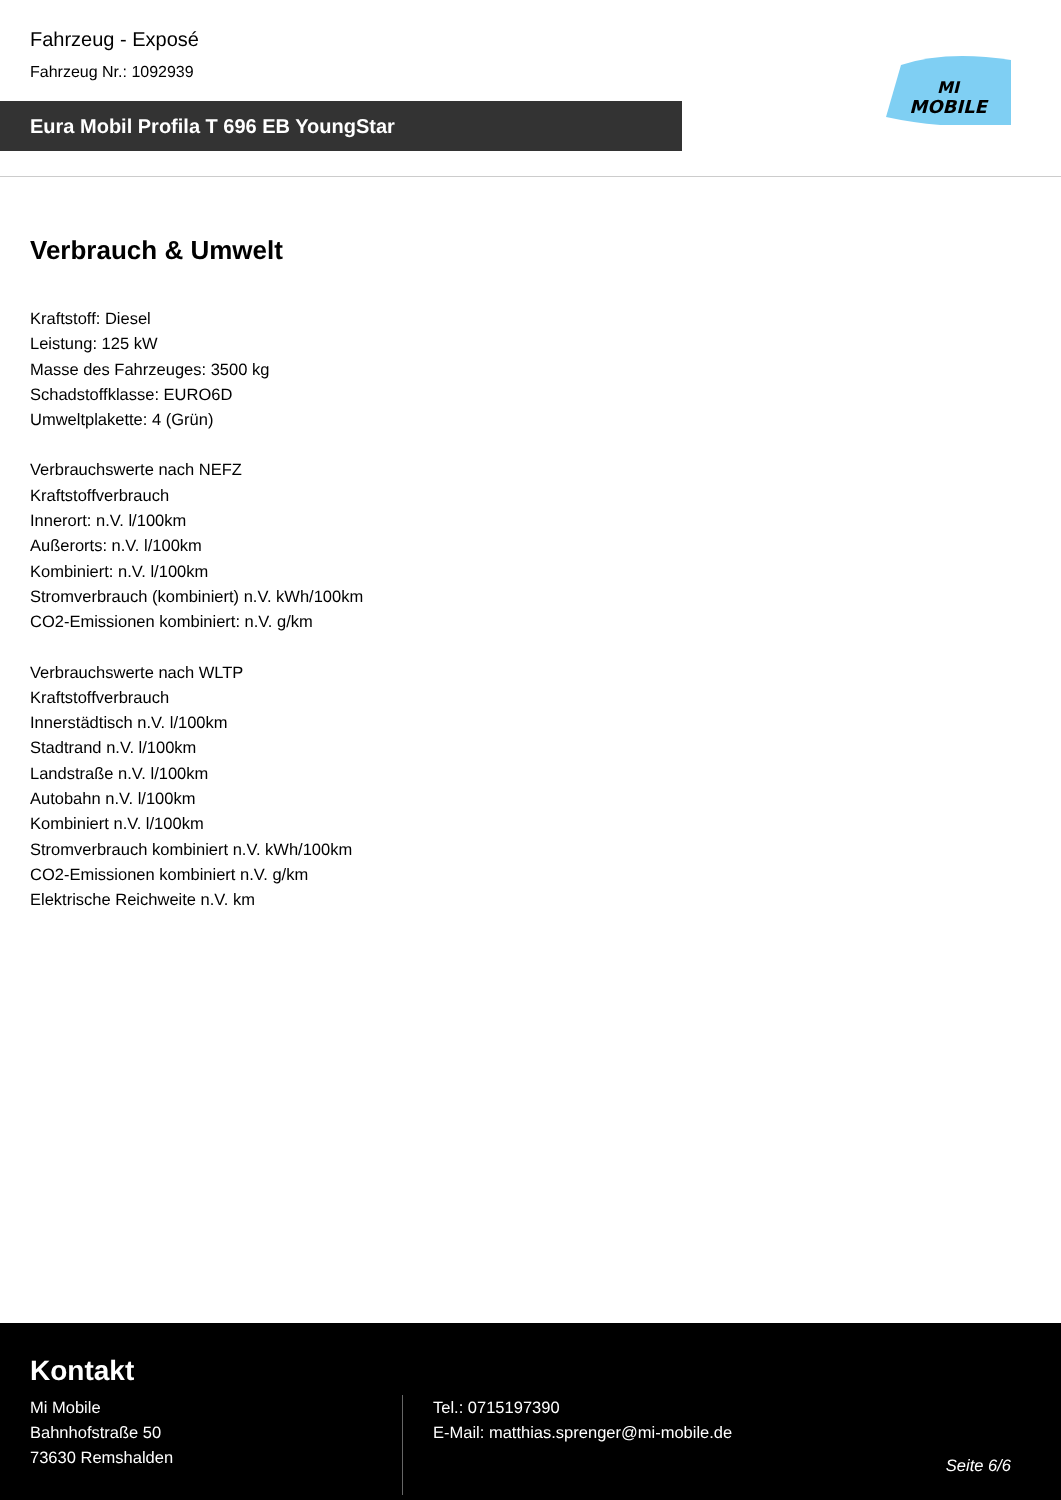Fahrzeug - Exposé
Fahrzeug Nr.: 1092939
Eura Mobil Profila T 696 EB YoungStar
MI
MOBILE
Verbrauch & Umwelt
Kraftstoff: Diesel
Leistung: 125 kW
Masse des Fahrzeuges: 3500 kg
Schadstoffklasse: EURO6D
Umweltplakette: 4 (Grün)
Verbrauchswerte nach NEFZ
Kraftstoffverbrauch
Innerort: n.V. l/100km
Außerorts: n.V. l/100km
Kombiniert: n.V. l/100km
Stromverbrauch (kombiniert) n.V. kWh/100km
CO2-Emissionen kombiniert: n.V. g/km
Verbrauchswerte nach WLTP
Kraftstoffverbrauch
Innerstädtisch n.V. l/100km
Stadtrand n.V. l/100km
Landstraße n.V. l/100km
Autobahn n.V. l/100km
Kombiniert n.V. l/100km
Stromverbrauch kombiniert n.V. kWh/100km
CO2-Emissionen kombiniert n.V. g/km
Elektrische Reichweite n.V. km
Kontakt
Mi Mobile
Bahnhofstraße 50
73630 Remshalden
Tel.: 0715197390
E-Mail: matthias.sprenger@mi-mobile.de
Seite 6/6